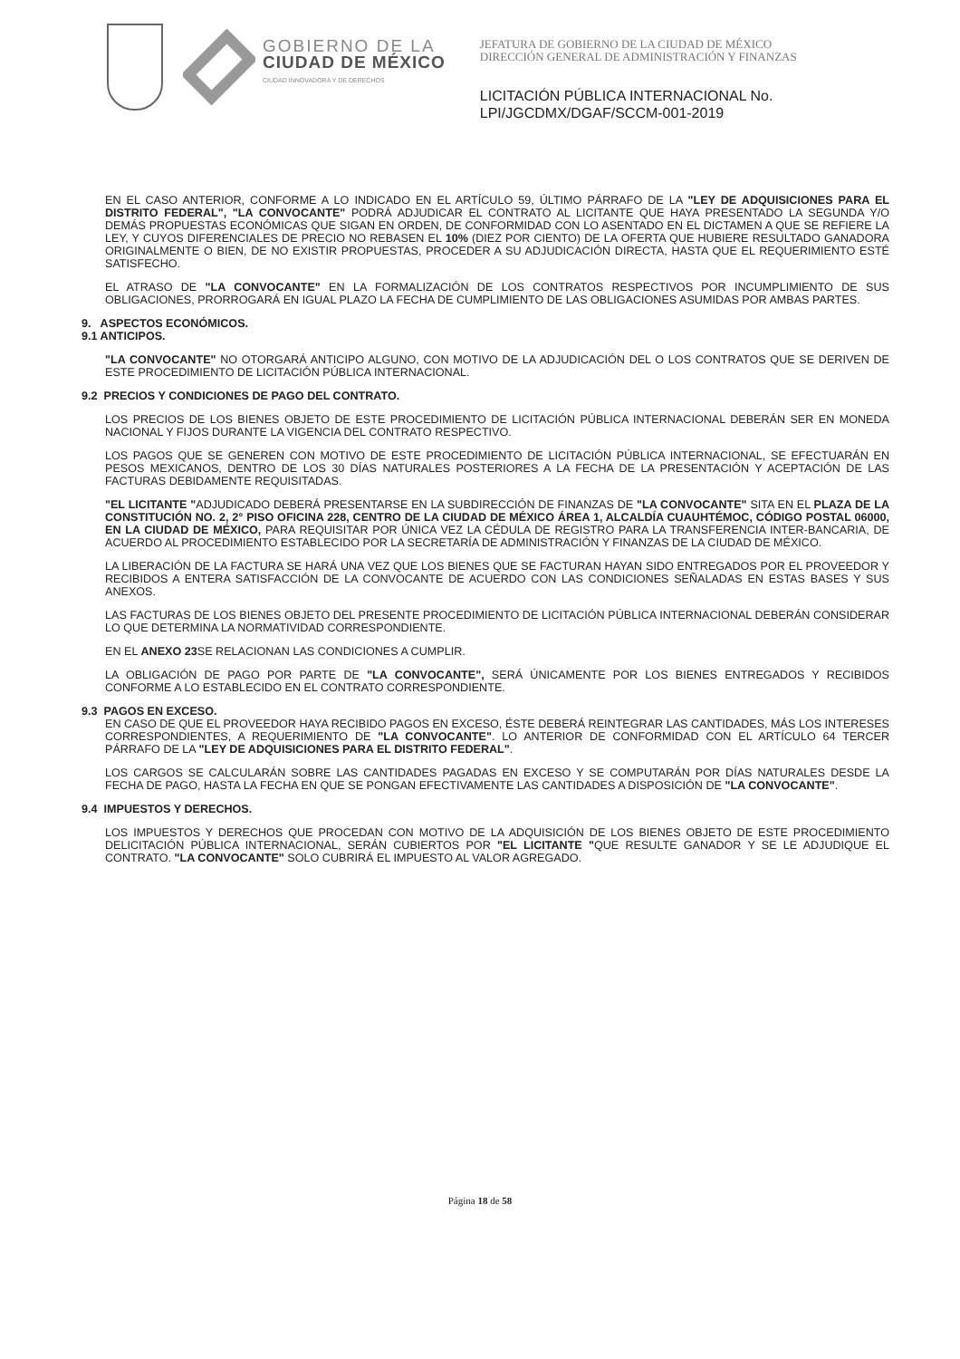GOBIERNO DE LA
CIUDAD DE MÉXICO
CIUDAD INNOVADORA Y DE DERECHOS
JEFATURA DE GOBIERNO DE LA CIUDAD DE MÉXICO
DIRECCIÓN GENERAL DE ADMINISTRACIÓN Y FINANZAS
LICITACIÓN PÚBLICA INTERNACIONAL No.
LPI/JGCDMX/DGAF/SCCM-001-2019
EN EL CASO ANTERIOR, CONFORME A LO INDICADO EN EL ARTÍCULO 59, ÚLTIMO PÁRRAFO DE LA "LEY DE ADQUISICIONES PARA EL DISTRITO FEDERAL", "LA CONVOCANTE" PODRÁ ADJUDICAR EL CONTRATO AL LICITANTE QUE HAYA PRESENTADO LA SEGUNDA Y/O DEMÁS PROPUESTAS ECONÓMICAS QUE SIGAN EN ORDEN, DE CONFORMIDAD CON LO ASENTADO EN EL DICTAMEN A QUE SE REFIERE LA LEY, Y CUYOS DIFERENCIALES DE PRECIO NO REBASEN EL 10% (DIEZ POR CIENTO) DE LA OFERTA QUE HUBIERE RESULTADO GANADORA ORIGINALMENTE O BIEN, DE NO EXISTIR PROPUESTAS, PROCEDER A SU ADJUDICACIÓN DIRECTA, HASTA QUE EL REQUERIMIENTO ESTÉ SATISFECHO.
EL ATRASO DE "LA CONVOCANTE" EN LA FORMALIZACIÓN DE LOS CONTRATOS RESPECTIVOS POR INCUMPLIMIENTO DE SUS OBLIGACIONES, PRORROGARÁ EN IGUAL PLAZO LA FECHA DE CUMPLIMIENTO DE LAS OBLIGACIONES ASUMIDAS POR AMBAS PARTES.
9. ASPECTOS ECONÓMICOS.
9.1 ANTICIPOS.
"LA CONVOCANTE" NO OTORGARÁ ANTICIPO ALGUNO, CON MOTIVO DE LA ADJUDICACIÓN DEL O LOS CONTRATOS QUE SE DERIVEN DE ESTE PROCEDIMIENTO DE LICITACIÓN PÚBLICA INTERNACIONAL.
9.2 PRECIOS Y CONDICIONES DE PAGO DEL CONTRATO.
LOS PRECIOS DE LOS BIENES OBJETO DE ESTE PROCEDIMIENTO DE LICITACIÓN PÚBLICA INTERNACIONAL DEBERÁN SER EN MONEDA NACIONAL Y FIJOS DURANTE LA VIGENCIA DEL CONTRATO RESPECTIVO.
LOS PAGOS QUE SE GENEREN CON MOTIVO DE ESTE PROCEDIMIENTO DE LICITACIÓN PÚBLICA INTERNACIONAL, SE EFECTUARÁN EN PESOS MEXICANOS, DENTRO DE LOS 30 DÍAS NATURALES POSTERIORES A LA FECHA DE LA PRESENTACIÓN Y ACEPTACIÓN DE LAS FACTURAS DEBIDAMENTE REQUISITADAS.
"EL LICITANTE "ADJUDICADO DEBERÁ PRESENTARSE EN LA SUBDIRECCIÓN DE FINANZAS DE "LA CONVOCANTE" SITA EN EL PLAZA DE LA CONSTITUCIÓN NO. 2, 2° PISO OFICINA 228, CENTRO DE LA CIUDAD DE MÉXICO ÁREA 1, ALCALDÍA CUAUHTÉMOC, CÓDIGO POSTAL 06000, EN LA CIUDAD DE MÉXICO, PARA REQUISITAR POR ÚNICA VEZ LA CÉDULA DE REGISTRO PARA LA TRANSFERENCIA INTER-BANCARIA, DE ACUERDO AL PROCEDIMIENTO ESTABLECIDO POR LA SECRETARÍA DE ADMINISTRACIÓN Y FINANZAS DE LA CIUDAD DE MÉXICO.
LA LIBERACIÓN DE LA FACTURA SE HARÁ UNA VEZ QUE LOS BIENES QUE SE FACTURAN HAYAN SIDO ENTREGADOS POR EL PROVEEDOR Y RECIBIDOS A ENTERA SATISFACCIÓN DE LA CONVOCANTE DE ACUERDO CON LAS CONDICIONES SEÑALADAS EN ESTAS BASES Y SUS ANEXOS.
LAS FACTURAS DE LOS BIENES OBJETO DEL PRESENTE PROCEDIMIENTO DE LICITACIÓN PÚBLICA INTERNACIONAL DEBERÁN CONSIDERAR LO QUE DETERMINA LA NORMATIVIDAD CORRESPONDIENTE.
EN EL ANEXO 23 SE RELACIONAN LAS CONDICIONES A CUMPLIR.
LA OBLIGACIÓN DE PAGO POR PARTE DE "LA CONVOCANTE", SERÁ ÚNICAMENTE POR LOS BIENES ENTREGADOS Y RECIBIDOS CONFORME A LO ESTABLECIDO EN EL CONTRATO CORRESPONDIENTE.
9.3 PAGOS EN EXCESO.
EN CASO DE QUE EL PROVEEDOR HAYA RECIBIDO PAGOS EN EXCESO, ÉSTE DEBERÁ REINTEGRAR LAS CANTIDADES, MÁS LOS INTERESES CORRESPONDIENTES, A REQUERIMIENTO DE "LA CONVOCANTE". LO ANTERIOR DE CONFORMIDAD CON EL ARTÍCULO 64 TERCER PÁRRAFO DE LA "LEY DE ADQUISICIONES PARA EL DISTRITO FEDERAL".
LOS CARGOS SE CALCULARÁN SOBRE LAS CANTIDADES PAGADAS EN EXCESO Y SE COMPUTARÁN POR DÍAS NATURALES DESDE LA FECHA DE PAGO, HASTA LA FECHA EN QUE SE PONGAN EFECTIVAMENTE LAS CANTIDADES A DISPOSICIÓN DE "LA CONVOCANTE".
9.4 IMPUESTOS Y DERECHOS.
LOS IMPUESTOS Y DERECHOS QUE PROCEDAN CON MOTIVO DE LA ADQUISICIÓN DE LOS BIENES OBJETO DE ESTE PROCEDIMIENTO DELICITACIÓN PÚBLICA INTERNACIONAL, SERÁN CUBIERTOS POR "EL LICITANTE "QUE RESULTE GANADOR Y SE LE ADJUDIQUE EL CONTRATO. "LA CONVOCANTE" SOLO CUBRIRÁ EL IMPUESTO AL VALOR AGREGADO.
Página 18 de 58